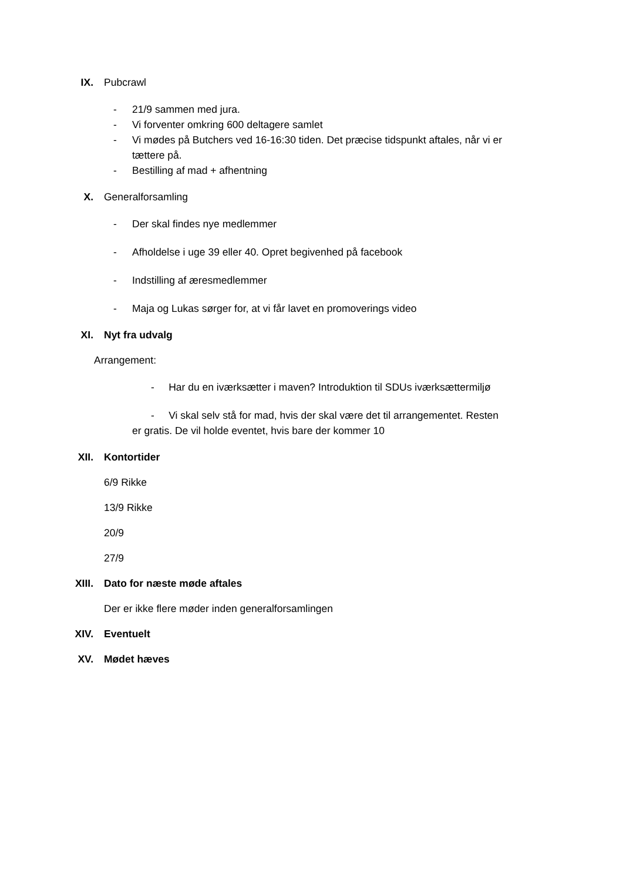IX. Pubcrawl
- 21/9 sammen med jura.
- Vi forventer omkring 600 deltagere samlet
- Vi mødes på Butchers ved 16-16:30 tiden. Det præcise tidspunkt aftales, når vi er tættere på.
- Bestilling af mad + afhentning
X. Generalforsamling
- Der skal findes nye medlemmer
- Afholdelse i uge 39 eller 40. Opret begivenhed på facebook
- Indstilling af æresmedlemmer
- Maja og Lukas sørger for, at vi får lavet en promoverings video
XI. Nyt fra udvalg
Arrangement:
- Har du en iværksætter i maven? Introduktion til SDUs iværksættermiljø
- Vi skal selv stå for mad, hvis der skal være det til arrangementet. Resten er gratis. De vil holde eventet, hvis bare der kommer 10
XII. Kontortider
6/9 Rikke
13/9 Rikke
20/9
27/9
XIII. Dato for næste møde aftales
Der er ikke flere møder inden generalforsamlingen
XIV. Eventuelt
XV. Mødet hæves